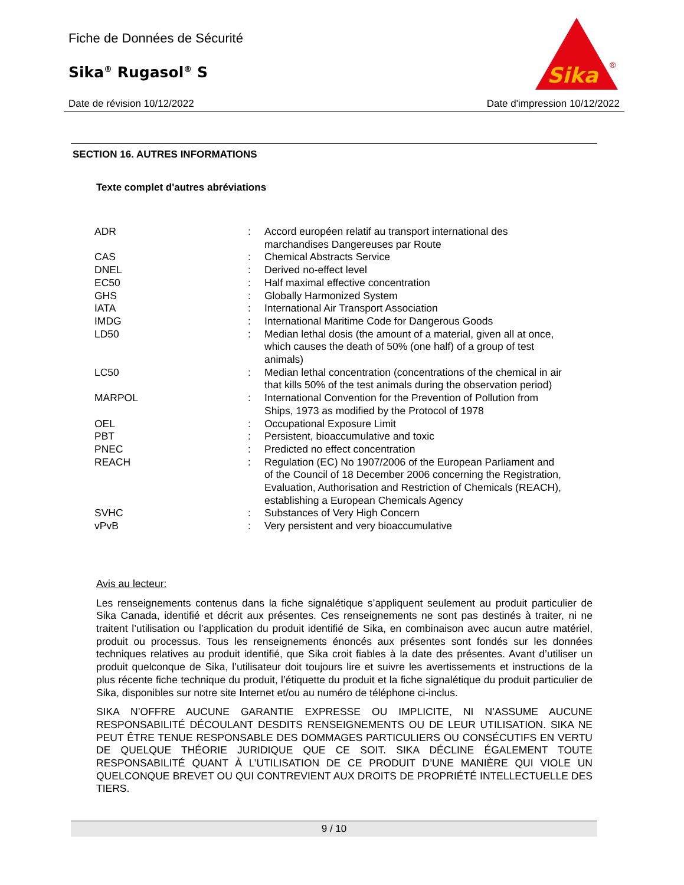Fiche de Données de Sécurité
Sika<sup>®</sup> Rugasol<sup>®</sup> S
Sika
®
Date de révision 10/12/2022 Date d'impression 10/12/2022
SECTION 16. AUTRES INFORMATIONS
Texte complet d'autres abréviations
| ADR | : | Accord européen relatif au transport international des marchandises Dangereuses par Route |
| CAS | : | Chemical Abstracts Service |
| DNEL | : | Derived no-effect level |
| EC50 | : | Half maximal effective concentration |
| GHS | : | Globally Harmonized System |
| IATA | : | International Air Transport Association |
| IMDG | : | International Maritime Code for Dangerous Goods |
| LD50 | : | Median lethal dosis (the amount of a material, given all at once, which causes the death of 50% (one half) of a group of test animals) |
| LC50 | : | Median lethal concentration (concentrations of the chemical in air that kills 50% of the test animals during the observation period) |
| MARPOL | : | International Convention for the Prevention of Pollution from Ships, 1973 as modified by the Protocol of 1978 |
| OEL | : | Occupational Exposure Limit |
| PBT | : | Persistent, bioaccumulative and toxic |
| PNEC | : | Predicted no effect concentration |
| REACH | : | Regulation (EC) No 1907/2006 of the European Parliament and of the Council of 18 December 2006 concerning the Registration, Evaluation, Authorisation and Restriction of Chemicals (REACH), establishing a European Chemicals Agency |
| SVHC | : | Substances of Very High Concern |
| vPvB | : | Very persistent and very bioaccumulative |
Avis au lecteur:
Les renseignements contenus dans la fiche signalétique s’appliquent seulement au produit particulier de Sika Canada, identifié et décrit aux présentes. Ces renseignements ne sont pas destinés à traiter, ni ne traitent l’utilisation ou l’application du produit identifié de Sika, en combinaison avec aucun autre matériel, produit ou processus. Tous les renseignements énoncés aux présentes sont fondés sur les données techniques relatives au produit identifié, que Sika croit fiables à la date des présentes. Avant d’utiliser un produit quelconque de Sika, l’utilisateur doit toujours lire et suivre les avertissements et instructions de la plus récente fiche technique du produit, l’étiquette du produit et la fiche signalétique du produit particulier de Sika, disponibles sur notre site Internet et/ou au numéro de téléphone ci-inclus.
SIKA N’OFFRE AUCUNE GARANTIE EXPRESSE OU IMPLICITE, NI N’ASSUME AUCUNE RESPONSABILITÉ DÉCOULANT DESDITS RENSEIGNEMENTS OU DE LEUR UTILISATION. SIKA NE PEUT ÊTRE TENUE RESPONSABLE DES DOMMAGES PARTICULIERS OU CONSÉCUTIFS EN VERTU DE QUELQUE THÉORIE JURIDIQUE QUE CE SOIT. SIKA DÉCLINE ÉGALEMENT TOUTE RESPONSABILITÉ QUANT À L’UTILISATION DE CE PRODUIT D’UNE MANIÈRE QUI VIOLE UN QUELCONQUE BREVET OU QUI CONTREVIENT AUX DROITS DE PROPRIÉTÉ INTELLECTUELLE DES TIERS.
9 / 10